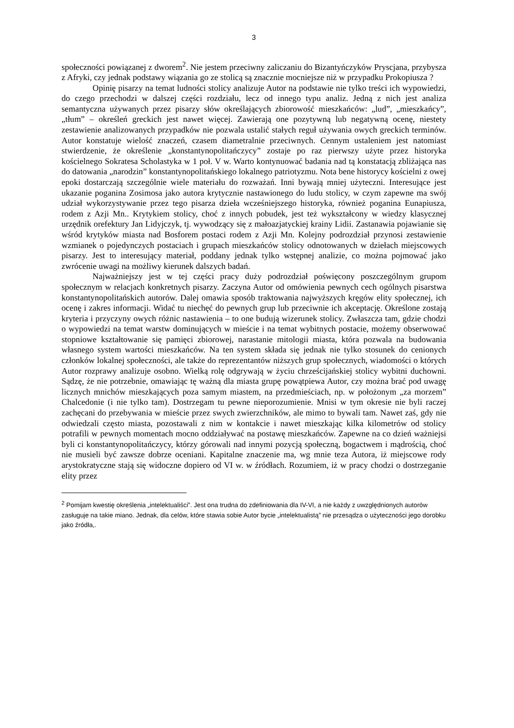3
społeczności powiązanej z dworem<sup>2</sup>. Nie jestem przeciwny zaliczaniu do Bizantyńczyków Pryscjana, przybysza z Afryki, czy jednak podstawy wiązania go ze stolicą są znacznie mocniejsze niż w przypadku Prokopiusza ?
Opinię pisarzy na temat ludności stolicy analizuje Autor na podstawie nie tylko treści ich wypowiedzi, do czego przechodzi w dalszej części rozdziału, lecz od innego typu analiz. Jedną z nich jest analiza semantyczna używanych przez pisarzy słów określających zbiorowość mieszkańców: „lud”, „mieszkańcy”, „tłum” – określeń greckich jest nawet więcej. Zawierają one pozytywną lub negatywną ocenę, niestety zestawienie analizowanych przypadków nie pozwala ustalić stałych reguł używania owych greckich terminów. Autor konstatuje wielość znaczeń, czasem diametralnie przeciwnych. Cennym ustaleniem jest natomiast stwierdzenie, że określenie „konstantynopolitańczycy” zostaje po raz pierwszy użyte przez historyka kościelnego Sokratesa Scholastyka w 1 poł. V w. Warto kontynuować badania nad tą konstatacją zbliżająca nas do datowania „narodzin” konstantynopolitańskiego lokalnego patriotyzmu. Nota bene historycy kościelni z owej epoki dostarczają szczególnie wiele materiału do rozważań. Inni bywają mniej użyteczni. Interesujące jest ukazanie poganina Zosimosa jako autora krytycznie nastawionego do ludu stolicy, w czym zapewne ma swój udział wykorzystywanie przez tego pisarza dzieła wcześniejszego historyka, również poganina Eunapiusza, rodem z Azji Mn.. Krytykiem stolicy, choć z innych pobudek, jest też wykształcony w wiedzy klasycznej urzędnik orefektury Jan Lidyjczyk, tj. wywodzący się z małoazjatyckiej krainy Lidii. Zastanawia pojawianie się wśród krytyków miasta nad Bosforem postaci rodem z Azji Mn. Kolejny podrozdział przynosi zestawienie wzmianek o pojedynczych postaciach i grupach mieszkańców stolicy odnotowanych w dziełach miejscowych pisarzy. Jest to interesujący materiał, poddany jednak tylko wstępnej analizie, co można pojmować jako zwrócenie uwagi na możliwy kierunek dalszych badań.
Najważniejszy jest w tej części pracy duży podrozdział poświęcony poszczególnym grupom społecznym w relacjach konkretnych pisarzy. Zaczyna Autor od omówienia pewnych cech ogólnych pisarstwa konstantynopolitańskich autorów. Dalej omawia sposób traktowania najwyższych kręgów elity społecznej, ich ocenę i zakres informacji. Widać tu niechęć do pewnych grup lub przeciwnie ich akceptację. Określone zostają kryteria i przyczyny owych różnic nastawienia – to one budują wizerunek stolicy. Zwłaszcza tam, gdzie chodzi o wypowiedzi na temat warstw dominujących w mieście i na temat wybitnych postacie, możemy obserwować stopniowe kształtowanie się pamięci zbiorowej, narastanie mitologii miasta, która pozwala na budowania własnego system wartości mieszkańców. Na ten system składa się jednak nie tylko stosunek do cenionych członków lokalnej społeczności, ale także do reprezentantów niższych grup społecznych, wiadomości o których Autor rozprawy analizuje osobno. Wielką rolę odgrywają w życiu chrześcijańskiej stolicy wybitni duchowni. Sądzę, że nie potrzebnie, omawiając tę ważną dla miasta grupę powątpiewa Autor, czy można brać pod uwagę licznych mnichów mieszkających poza samym miastem, na przedmieściach, np. w położonym „za morzem” Chalcedonie (i nie tylko tam). Dostrzegam tu pewne nieporozumienie. Mnisi w tym okresie nie byli raczej zachęcani do przebywania w mieście przez swych zwierzchników, ale mimo to bywali tam. Nawet zaś, gdy nie odwiedzali często miasta, pozostawali z nim w kontakcie i nawet mieszkając kilka kilometrów od stolicy potrafili w pewnych momentach mocno oddziaływać na postawę mieszkańców. Zapewne na co dzień ważniejsi byli ci konstantynopolitańczycy, którzy górowali nad innymi pozycją społeczną, bogactwem i mądrością, choć nie musieli być zawsze dobrze oceniani. Kapitalne znaczenie ma, wg mnie teza Autora, iż miejscowe rody arystokratyczne stają się widoczne dopiero od VI w. w źródłach. Rozumiem, iż w pracy chodzi o dostrzeganie elity przez
<sup>2</sup> Pomijam kwestię określenia „intelektualiści”. Jest ona trudna do zdefiniowania dla IV-VI, a nie każdy z uwzględnionych autorów zasługuje na takie miano. Jednak, dla celów, które stawia sobie Autor bycie „intelektualistą” nie przesądza o użyteczności jego dorobku jako źródła,.